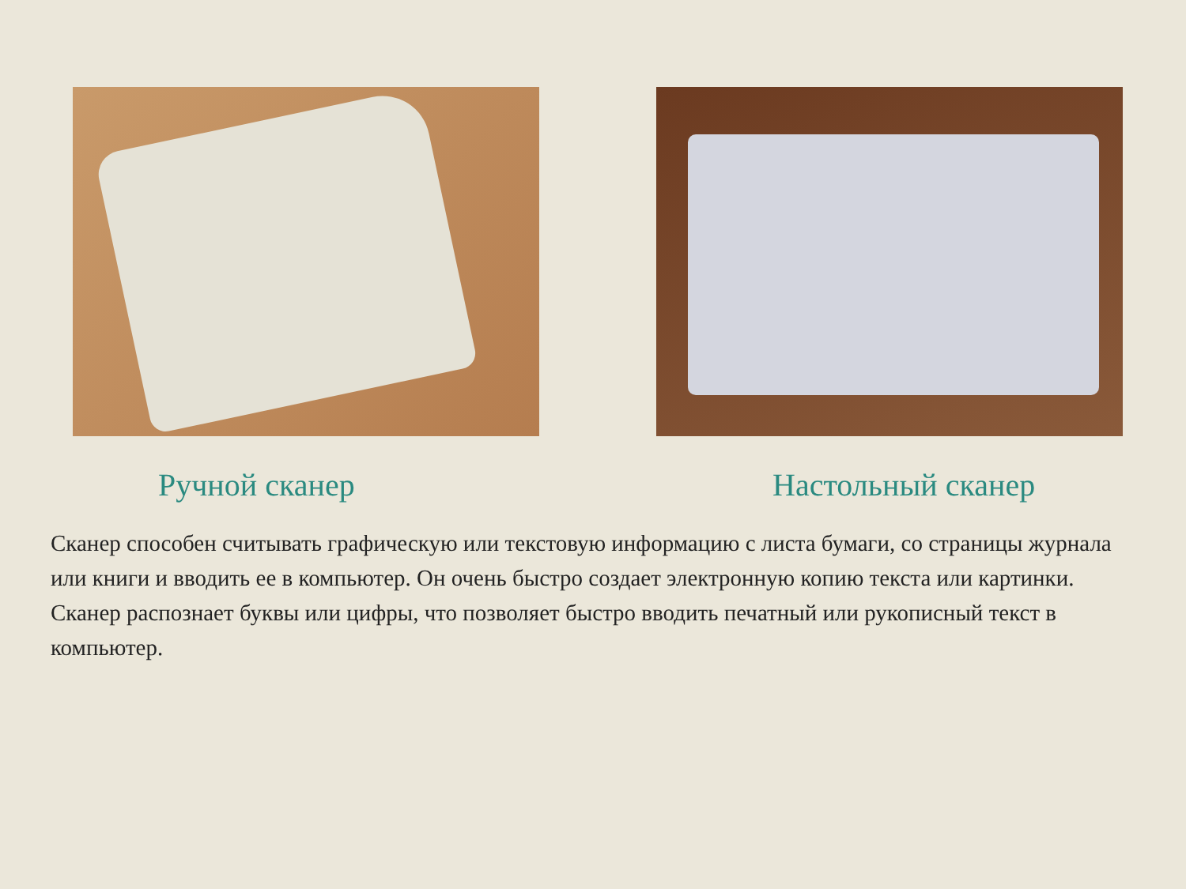Ручной сканер
Настольный сканер
Сканер способен считывать графическую или текстовую информацию с листа бумаги, со страницы журнала или книги и вводить ее в компьютер. Он очень быстро создает электронную копию текста или картинки. Сканер распознает буквы или цифры, что позволяет быстро вводить печатный или рукописный текст в компьютер.